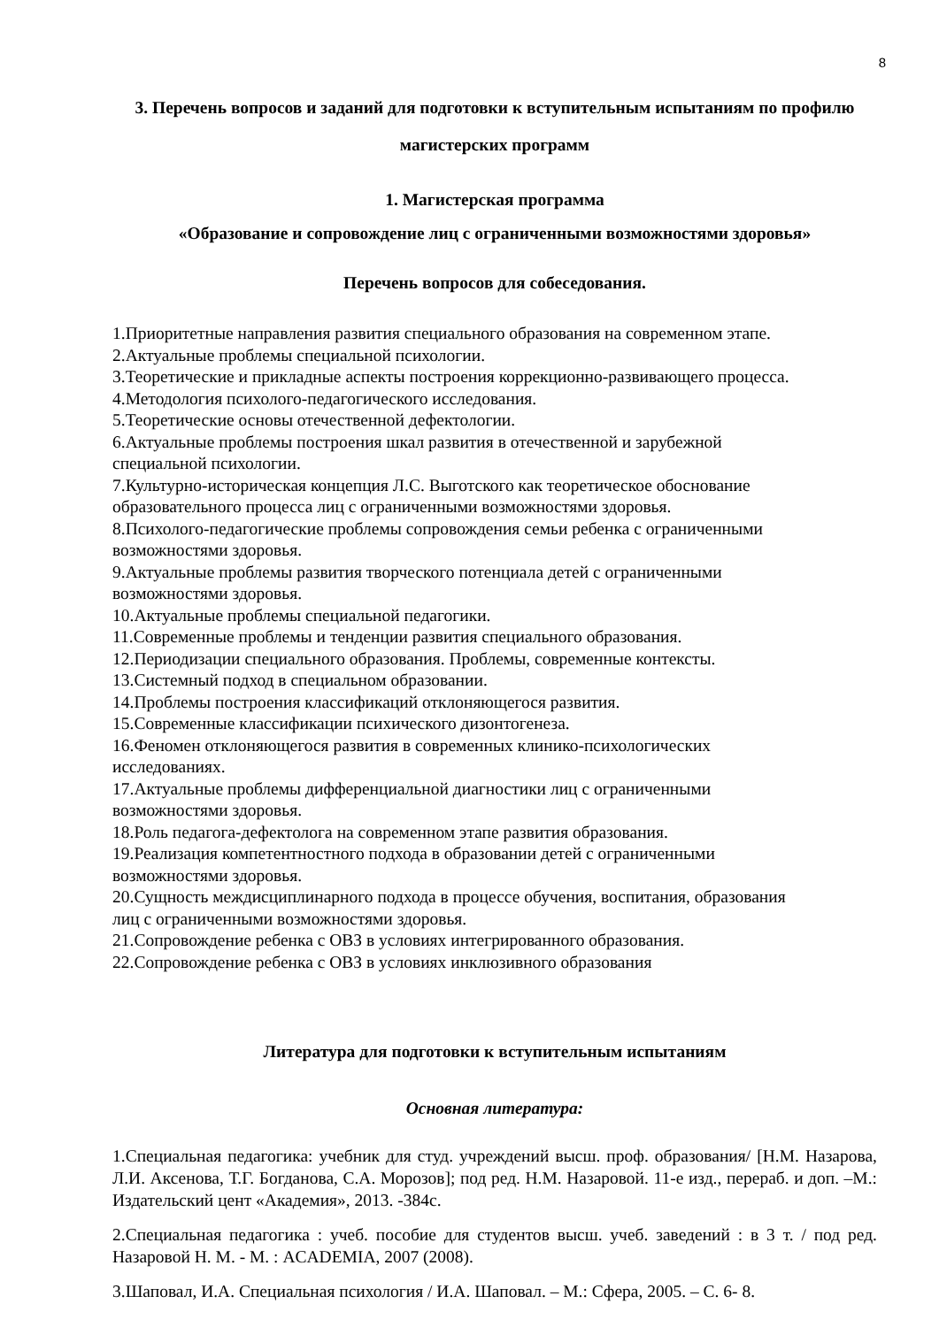8
3. Перечень вопросов и заданий для подготовки к вступительным испытаниям по профилю магистерских программ
1. Магистерская программа
«Образование и сопровождение лиц с ограниченными возможностями здоровья»
Перечень вопросов для собеседования.
1.Приоритетные направления развития специального образования на современном этапе.
2.Актуальные проблемы специальной психологии.
3.Теоретические и прикладные аспекты построения коррекционно-развивающего процесса.
4.Методология психолого-педагогического исследования.
5.Теоретические основы отечественной дефектологии.
6.Актуальные проблемы построения шкал развития в отечественной и зарубежной
специальной психологии.
7.Культурно-историческая концепция Л.С. Выготского как теоретическое обоснование
образовательного процесса лиц с ограниченными возможностями здоровья.
8.Психолого-педагогические проблемы сопровождения семьи ребенка с ограниченными
возможностями здоровья.
9.Актуальные проблемы развития творческого потенциала детей с ограниченными
возможностями здоровья.
10.Актуальные проблемы специальной педагогики.
11.Современные проблемы и тенденции развития специального образования.
12.Периодизации специального образования. Проблемы, современные контексты.
13.Системный подход в специальном образовании.
14.Проблемы построения классификаций отклоняющегося развития.
15.Современные классификации психического дизонтогенеза.
16.Феномен отклоняющегося развития в современных клинико-психологических
исследованиях.
17.Актуальные проблемы дифференциальной диагностики лиц с ограниченными
возможностями здоровья.
18.Роль педагога-дефектолога на современном этапе развития образования.
19.Реализация компетентностного подхода в образовании детей с ограниченными
возможностями здоровья.
20.Сущность междисциплинарного подхода в процессе обучения, воспитания, образования
лиц с ограниченными возможностями здоровья.
21.Сопровождение ребенка с ОВЗ в условиях интегрированного образования.
22.Сопровождение ребенка с ОВЗ в условиях инклюзивного образования
Литература для подготовки к вступительным испытаниям
Основная литература:
1.Специальная педагогика: учебник для студ. учреждений высш. проф. образования/ [Н.М. Назарова, Л.И. Аксенова, Т.Г. Богданова, С.А. Морозов]; под ред. Н.М. Назаровой. 11-е изд., перераб. и доп. –М.: Издательский цент «Академия», 2013. -384с.
2.Специальная педагогика : учеб. пособие для студентов высш. учеб. заведений : в 3 т. / под ред. Назаровой Н. М. - М. : ACADEMIA, 2007 (2008).
3.Шаповал, И.А. Специальная психология / И.А. Шаповал. – М.: Сфера, 2005. – С. 6- 8.